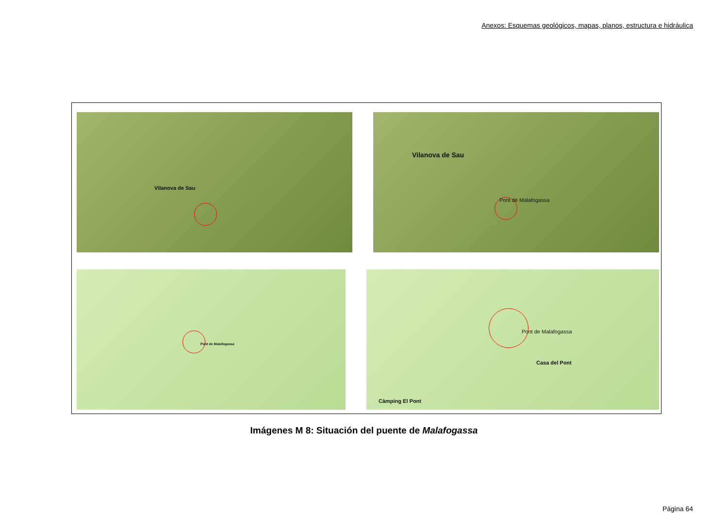Anexos: Esquemas geológicos, mapas, planos, estructura e hidráulica
Vilanova de Sau Vilanova de Sau
Pont de Malafogassa
Pont de Malafogassa Pont de Malafogassa
Casa del Pont
Càmping El Pont
Imágenes M 8: Situación del puente de Malafogassa
Página 64